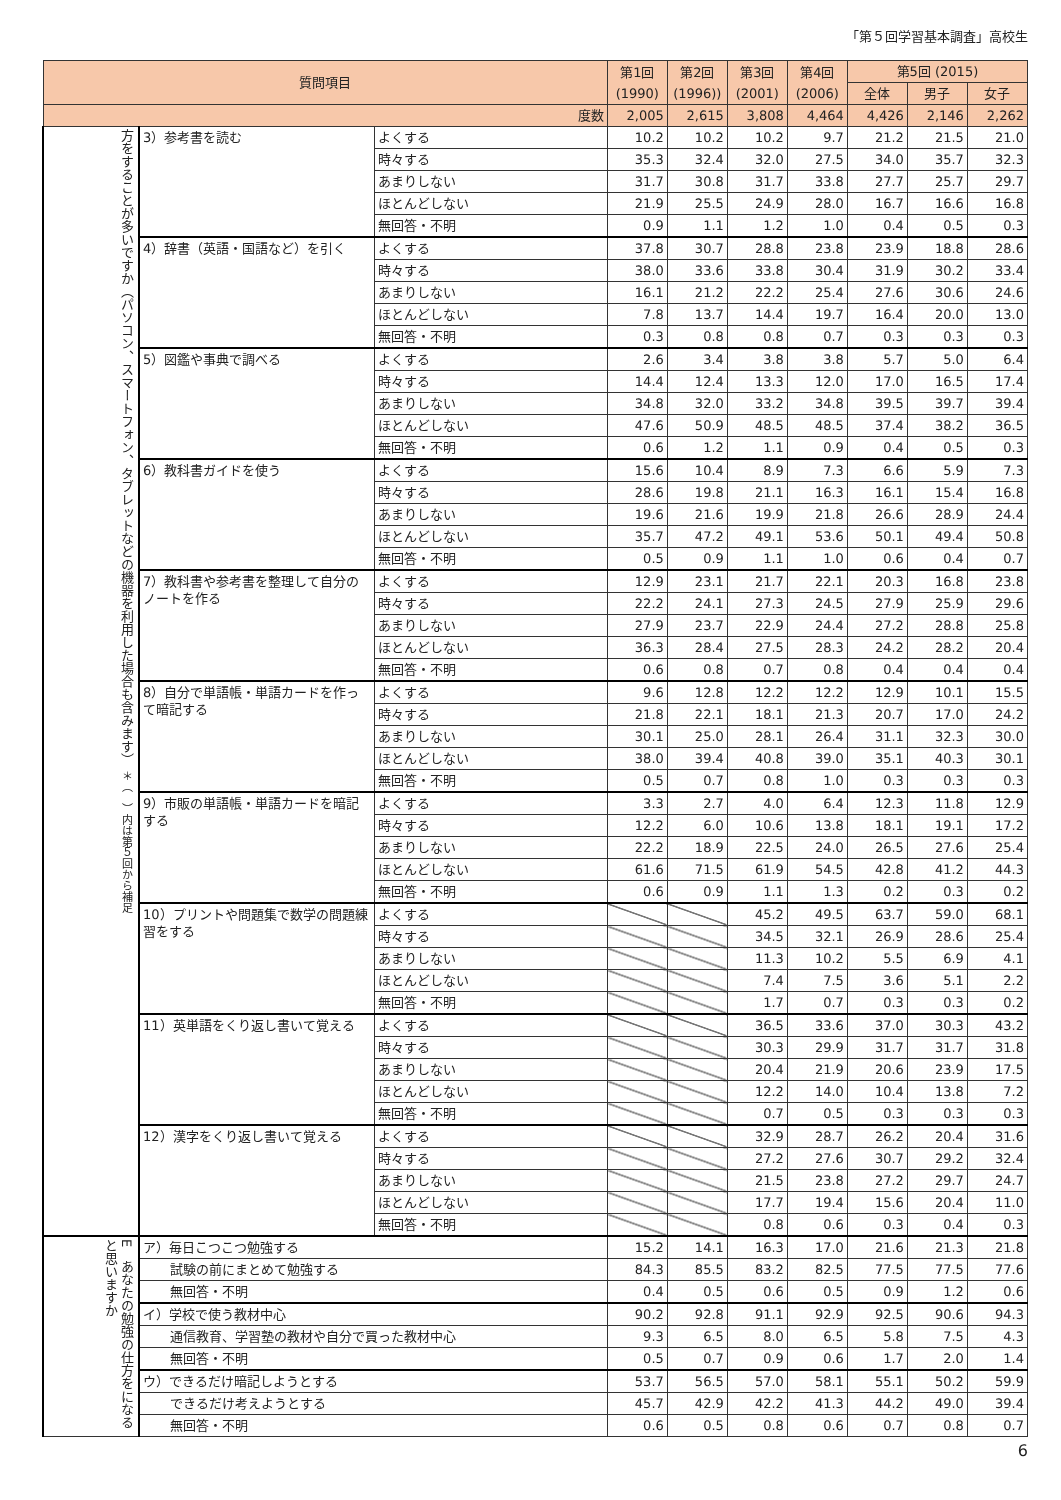「第５回学習基本調査」高校生
| 質問項目 | | | 第1回 (1990) | 第2回 (1996)) | 第3回 (2001) | 第4回 (2006) | 第5回 (2015) | | |
| --- | --- | --- | --- | --- | --- | --- | --- | --- | --- |
| | | | | | | | 全体 | 男子 | 女子 |
| 度数 | | | 2,005 | 2,615 | 3,808 | 4,464 | 4,426 | 2,146 | 2,262 |
| 方をすることが多いですか（パソコン、スマートフォン、タブレットなどの機器を利用した場合も含みます） ＊（ ）内は第５回から補足 | 3）参考書を読む | よくする | 10.2 | 10.2 | 10.2 | 9.7 | 21.2 | 21.5 | 21.0 |
| | | 時々する | 35.3 | 32.4 | 32.0 | 27.5 | 34.0 | 35.7 | 32.3 |
| | | あまりしない | 31.7 | 30.8 | 31.7 | 33.8 | 27.7 | 25.7 | 29.7 |
| | | ほとんどしない | 21.9 | 25.5 | 24.9 | 28.0 | 16.7 | 16.6 | 16.8 |
| | | 無回答・不明 | 0.9 | 1.1 | 1.2 | 1.0 | 0.4 | 0.5 | 0.3 |
| | 4）辞書（英語・国語など）を引く | よくする | 37.8 | 30.7 | 28.8 | 23.8 | 23.9 | 18.8 | 28.6 |
| | | 時々する | 38.0 | 33.6 | 33.8 | 30.4 | 31.9 | 30.2 | 33.4 |
| | | あまりしない | 16.1 | 21.2 | 22.2 | 25.4 | 27.6 | 30.6 | 24.6 |
| | | ほとんどしない | 7.8 | 13.7 | 14.4 | 19.7 | 16.4 | 20.0 | 13.0 |
| | | 無回答・不明 | 0.3 | 0.8 | 0.8 | 0.7 | 0.3 | 0.3 | 0.3 |
| | 5）図鑑や事典で調べる | よくする | 2.6 | 3.4 | 3.8 | 3.8 | 5.7 | 5.0 | 6.4 |
| | | 時々する | 14.4 | 12.4 | 13.3 | 12.0 | 17.0 | 16.5 | 17.4 |
| | | あまりしない | 34.8 | 32.0 | 33.2 | 34.8 | 39.5 | 39.7 | 39.4 |
| | | ほとんどしない | 47.6 | 50.9 | 48.5 | 48.5 | 37.4 | 38.2 | 36.5 |
| | | 無回答・不明 | 0.6 | 1.2 | 1.1 | 0.9 | 0.4 | 0.5 | 0.3 |
| | 6）教科書ガイドを使う | よくする | 15.6 | 10.4 | 8.9 | 7.3 | 6.6 | 5.9 | 7.3 |
| | | 時々する | 28.6 | 19.8 | 21.1 | 16.3 | 16.1 | 15.4 | 16.8 |
| | | あまりしない | 19.6 | 21.6 | 19.9 | 21.8 | 26.6 | 28.9 | 24.4 |
| | | ほとんどしない | 35.7 | 47.2 | 49.1 | 53.6 | 50.1 | 49.4 | 50.8 |
| | | 無回答・不明 | 0.5 | 0.9 | 1.1 | 1.0 | 0.6 | 0.4 | 0.7 |
| | 7）教科書や参考書を整理して自分のノートを作る | よくする | 12.9 | 23.1 | 21.7 | 22.1 | 20.3 | 16.8 | 23.8 |
| | | 時々する | 22.2 | 24.1 | 27.3 | 24.5 | 27.9 | 25.9 | 29.6 |
| | | あまりしない | 27.9 | 23.7 | 22.9 | 24.4 | 27.2 | 28.8 | 25.8 |
| | | ほとんどしない | 36.3 | 28.4 | 27.5 | 28.3 | 24.2 | 28.2 | 20.4 |
| | | 無回答・不明 | 0.6 | 0.8 | 0.7 | 0.8 | 0.4 | 0.4 | 0.4 |
| | 8）自分で単語帳・単語カードを作って暗記する | よくする | 9.6 | 12.8 | 12.2 | 12.2 | 12.9 | 10.1 | 15.5 |
| | | 時々する | 21.8 | 22.1 | 18.1 | 21.3 | 20.7 | 17.0 | 24.2 |
| | | あまりしない | 30.1 | 25.0 | 28.1 | 26.4 | 31.1 | 32.3 | 30.0 |
| | | ほとんどしない | 38.0 | 39.4 | 40.8 | 39.0 | 35.1 | 40.3 | 30.1 |
| | | 無回答・不明 | 0.5 | 0.7 | 0.8 | 1.0 | 0.3 | 0.3 | 0.3 |
| | 9）市販の単語帳・単語カードを暗記する | よくする | 3.3 | 2.7 | 4.0 | 6.4 | 12.3 | 11.8 | 12.9 |
| | | 時々する | 12.2 | 6.0 | 10.6 | 13.8 | 18.1 | 19.1 | 17.2 |
| | | あまりしない | 22.2 | 18.9 | 22.5 | 24.0 | 26.5 | 27.6 | 25.4 |
| | | ほとんどしない | 61.6 | 71.5 | 61.9 | 54.5 | 42.8 | 41.2 | 44.3 |
| | | 無回答・不明 | 0.6 | 0.9 | 1.1 | 1.3 | 0.2 | 0.3 | 0.2 |
| | 10）プリントや問題集で数学の問題練習をする | よくする | | | 45.2 | 49.5 | 63.7 | 59.0 | 68.1 |
| | | 時々する | | | 34.5 | 32.1 | 26.9 | 28.6 | 25.4 |
| | | あまりしない | | | 11.3 | 10.2 | 5.5 | 6.9 | 4.1 |
| | | ほとんどしない | | | 7.4 | 7.5 | 3.6 | 5.1 | 2.2 |
| | | 無回答・不明 | | | 1.7 | 0.7 | 0.3 | 0.3 | 0.2 |
| | 11）英単語をくり返し書いて覚える | よくする | | | 36.5 | 33.6 | 37.0 | 30.3 | 43.2 |
| | | 時々する | | | 30.3 | 29.9 | 31.7 | 31.7 | 31.8 |
| | | あまりしない | | | 20.4 | 21.9 | 20.6 | 23.9 | 17.5 |
| | | ほとんどしない | | | 12.2 | 14.0 | 10.4 | 13.8 | 7.2 |
| | | 無回答・不明 | | | 0.7 | 0.5 | 0.3 | 0.3 | 0.3 |
| | 12）漢字をくり返し書いて覚える | よくする | | | 32.9 | 28.7 | 26.2 | 20.4 | 31.6 |
| | | 時々する | | | 27.2 | 27.6 | 30.7 | 29.2 | 32.4 |
| | | あまりしない | | | 21.5 | 23.8 | 27.2 | 29.7 | 24.7 |
| | | ほとんどしない | | | 17.7 | 19.4 | 15.6 | 20.4 | 11.0 |
| | | 無回答・不明 | | | 0.8 | 0.6 | 0.3 | 0.4 | 0.3 |
| E あなたの勉強の仕方をになると思いますか | ア）毎日こつこつ勉強する | | 15.2 | 14.1 | 16.3 | 17.0 | 21.6 | 21.3 | 21.8 |
| | 試験の前にまとめて勉強する | | 84.3 | 85.5 | 83.2 | 82.5 | 77.5 | 77.5 | 77.6 |
| | 無回答・不明 | | 0.4 | 0.5 | 0.6 | 0.5 | 0.9 | 1.2 | 0.6 |
| | イ）学校で使う教材中心 | | 90.2 | 92.8 | 91.1 | 92.9 | 92.5 | 90.6 | 94.3 |
| | 通信教育、学習塾の教材や自分で買った教材中心 | | 9.3 | 6.5 | 8.0 | 6.5 | 5.8 | 7.5 | 4.3 |
| | 無回答・不明 | | 0.5 | 0.7 | 0.9 | 0.6 | 1.7 | 2.0 | 1.4 |
| | ウ）できるだけ暗記しようとする | | 53.7 | 56.5 | 57.0 | 58.1 | 55.1 | 50.2 | 59.9 |
| | できるだけ考えようとする | | 45.7 | 42.9 | 42.2 | 41.3 | 44.2 | 49.0 | 39.4 |
| | 無回答・不明 | | 0.6 | 0.5 | 0.8 | 0.6 | 0.7 | 0.8 | 0.7 |
6